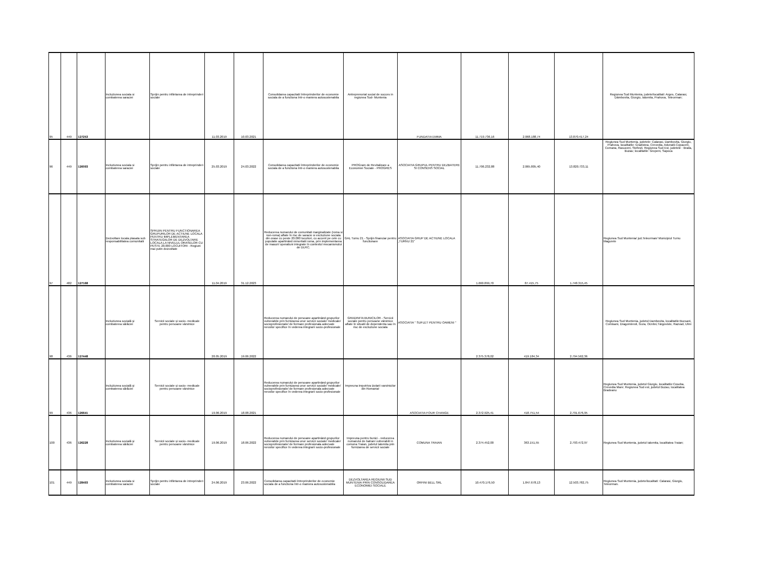| 95 | 449 | 127253 | Incluziunea sociala si combaterea saraciei | Sprijin pentru infiintarea de intreprinderi sociale | 11.03.2019 | 10.03.2021 | Consolidarea capacitatii întreprinderilor de economie sociala de a functiona într-o maniera autosustenabila | Antreprenoriat social de succes in regiunea Sud- Muntenia | FUNDATIA EMMA | 11.719.736,16 | 2.068.188,74 | 13.870.417,24 | Regiunea Sud Muntenia, judete/localitati: Arges, Calarasi, Dâmbovita, Giurgiu, Ialomita, Prahova, Teleorman; |
| 96 | 449 | 126093 | Incluziunea sociala si combaterea saraciei | Sprijin pentru infiintarea de intreprinderi sociale | 25.03.2019 | 24.03.2022 | Consolidarea capacitatii întreprinderilor de economie sociala de a functiona într-o maniera autosustenabila | PROGram de Revitalizare a Economiei Sociale - PROGRES | ASOCIATIA GRUPUL PENTRU DEZBATERE SI CONSENS SOCIAL | 11.706.232,88 | 2.065.805,40 | 13.820.733,11 | Regiunea Sud Muntenia, judetele: Calarasi, Dambovita, Giurgiu, Prahova, localitatile: Gradistea, Crevedia, Adunatii-Copaceni, Comana, Rasuceni, Stefesti, Regiunea Sud Est, judetele : Braila, Buzau; localitatile: Gropeni, Sapoca |
| 97 | 482 | 127168 | Dezvoltare locala plasata sub responsabilitatea comunitatii | SPRIJIN PENTRU FUNCTIONAREA GRUPURILOR DE ACTIUNE LOCALA PENTRU IMPLEMENTAREA STRATEGIILOR DE DEZVOLTARE LOCALA LA NIVELUL ORASELOR CU PESTE 20.000 LOCUITORI - Regiuni mai putin dezvoltate | 11.04.2019 | 31.12.2023 | Reducerea numarului de comunitati marginalizate (roma si non-roma) aflate în risc de saracie si excluziune sociala din orase cu peste 20.000 locuitori, cu accent pe cele cu populatie apartinând minoritatii roma, prin implementarea de masuri/ operatiuni integrate în contextul mecanismului de DLRC. | GAL Turnu 21 - Sprijin financiar pentru functionare | ASOCIATIA GRUP DE ACTIUNE LOCALA „TURNU 21'' | 1.660.899,70 | 87.415,75 | 1.748.315,45 | Regiunea Sud Muntenia/ jud.Teleorman/ Municipiul Turnu Magurele |
| 98 | 436 | 127448 | Incluziunea socială și combaterea sărăciei | Servicii sociale și socio- medicale pentru persoane vârstnice | 20.05.2019 | 19.06.2022 | Reducerea numarului de persoane apartinând grupurilor vulnerabile prin furnizarea unor servicii sociale/ medicale/ socioprofesionale/ de formare profesionala adecvate nevoilor specifice în vederea integrarii socio-profesionale | GRADINITA BUNICILOR - Servicii sociale pentru persoane vârstnice aflate în situatii de dependenta sau în risc de excluziune sociala | ASOCIATIA " SUFLET PENTRU OAMENI " | 2.375.378,02 | 419.184,34 | 2.794.562,36 | Regiunea Sud Muntenia, judetul Dambovita, localitatile:Bucsani, Comisani, Dragomiresti, Gura, Ocnitei,Târgoviste, Razvad, Ulmi |
| 99 | 436 | 126641 | Incluziunea socială și combaterea sărăciei | Servicii sociale și socio- medicale pentru persoane vârstnice | 19.06.2019 | 18.08.2021 | Reducerea numarului de persoane apartinând grupurilor vulnerabile prin furnizarea unor servicii sociale/ medicale/ socioprofesionale/ de formare profesionala adecvate nevoilor specifice în vederea integrarii socio-profesionale | Impreuna impotriva izolarii varstnicilor din Romania! | ASOCIATIA FOUR CHANGE | 2.372.925,41 | 418.751,54 | 2.791.676,95 | Regiunea Sud Muntenia, judetul Giurgiu, localitatile:Cosoba, Crevedia Mare; Regiunea Sud est, judetul Buzau, localitatea Bradeanu |
| 100 | 436 | 126228 | Incluziunea socială și combaterea sărăciei | Servicii sociale și socio- medicale pentru persoane vârstnice | 19.06.2019 | 18.06.2022 | Reducerea numarului de persoane apartinând grupurilor vulnerabile prin furnizarea unor servicii sociale/ medicale/ socioprofesionale/ de formare profesionala adecvate nevoilor specifice în vederea integrarii socio-profesionale | Impreuna pentru bunici - reducerea numarului de batrani vulnerabili in comuna Traian, judetul Ialomita prin furnizarea de servicii sociale | COMUNA TRAIAN | 2.374.452,00 | 363.151,55 | 2.793.472,97 | Regiunea Sud Muntenia, judetul Ialomita, localitatea Traian; |
| 101 | 449 | 128493 | Incluziunea sociala si combaterea saraciei | Sprijin pentru infiintarea de intreprinderi sociale | 24.06.2019 | 23.06.2022 | Consolidarea capacitatii întreprinderilor de economie sociala de a functiona într-o maniera autosustenabila | DEZVOLTAREA REGIUNII SUD MUNTENIA PRIN CONSOLIDAREA ECONOMIEI SOCIALE | ORFINI BELL SRL | 10.470.176,50 | 1.847.678,13 | 12.503.782,75 | Regiunea Sud Muntenia, judete/localitati: Calarasi, Giurgiu, Teleorman. |